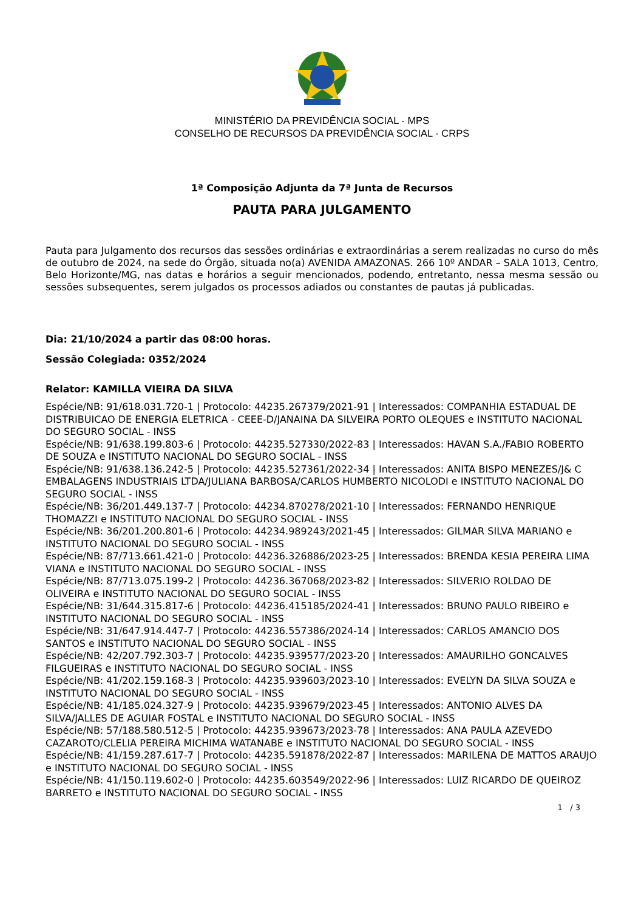MINISTÉRIO DA PREVIDÊNCIA SOCIAL - MPS
CONSELHO DE RECURSOS DA PREVIDÊNCIA SOCIAL - CRPS
1ª Composição Adjunta da 7ª Junta de Recursos
PAUTA PARA JULGAMENTO
Pauta para Julgamento dos recursos das sessões ordinárias e extraordinárias a serem realizadas no curso do mês de outubro de 2024, na sede do Órgão, situada no(a) AVENIDA AMAZONAS. 266 10º ANDAR – SALA 1013, Centro, Belo Horizonte/MG, nas datas e horários a seguir mencionados, podendo, entretanto, nessa mesma sessão ou sessões subsequentes, serem julgados os processos adiados ou constantes de pautas já publicadas.
Dia: 21/10/2024 a partir das 08:00 horas.
Sessão Colegiada: 0352/2024
Relator: KAMILLA VIEIRA DA SILVA
Espécie/NB: 91/618.031.720-1 | Protocolo: 44235.267379/2021-91 | Interessados: COMPANHIA ESTADUAL DE DISTRIBUICAO DE ENERGIA ELETRICA - CEEE-D/JANAINA DA SILVEIRA PORTO OLEQUES e INSTITUTO NACIONAL DO SEGURO SOCIAL - INSS
Espécie/NB: 91/638.199.803-6 | Protocolo: 44235.527330/2022-83 | Interessados: HAVAN S.A./FABIO ROBERTO DE SOUZA e INSTITUTO NACIONAL DO SEGURO SOCIAL - INSS
Espécie/NB: 91/638.136.242-5 | Protocolo: 44235.527361/2022-34 | Interessados: ANITA BISPO MENEZES/J& C EMBALAGENS INDUSTRIAIS LTDA/JULIANA BARBOSA/CARLOS HUMBERTO NICOLODI e INSTITUTO NACIONAL DO SEGURO SOCIAL - INSS
Espécie/NB: 36/201.449.137-7 | Protocolo: 44234.870278/2021-10 | Interessados: FERNANDO HENRIQUE THOMAZZI e INSTITUTO NACIONAL DO SEGURO SOCIAL - INSS
Espécie/NB: 36/201.200.801-6 | Protocolo: 44234.989243/2021-45 | Interessados: GILMAR SILVA MARIANO e INSTITUTO NACIONAL DO SEGURO SOCIAL - INSS
Espécie/NB: 87/713.661.421-0 | Protocolo: 44236.326886/2023-25 | Interessados: BRENDA KESIA PEREIRA LIMA VIANA e INSTITUTO NACIONAL DO SEGURO SOCIAL - INSS
Espécie/NB: 87/713.075.199-2 | Protocolo: 44236.367068/2023-82 | Interessados: SILVERIO ROLDAO DE OLIVEIRA e INSTITUTO NACIONAL DO SEGURO SOCIAL - INSS
Espécie/NB: 31/644.315.817-6 | Protocolo: 44236.415185/2024-41 | Interessados: BRUNO PAULO RIBEIRO e INSTITUTO NACIONAL DO SEGURO SOCIAL - INSS
Espécie/NB: 31/647.914.447-7 | Protocolo: 44236.557386/2024-14 | Interessados: CARLOS AMANCIO DOS SANTOS e INSTITUTO NACIONAL DO SEGURO SOCIAL - INSS
Espécie/NB: 42/207.792.303-7 | Protocolo: 44235.939577/2023-20 | Interessados: AMAURILHO GONCALVES FILGUEIRAS e INSTITUTO NACIONAL DO SEGURO SOCIAL - INSS
Espécie/NB: 41/202.159.168-3 | Protocolo: 44235.939603/2023-10 | Interessados: EVELYN DA SILVA SOUZA e INSTITUTO NACIONAL DO SEGURO SOCIAL - INSS
Espécie/NB: 41/185.024.327-9 | Protocolo: 44235.939679/2023-45 | Interessados: ANTONIO ALVES DA SILVA/JALLES DE AGUIAR FOSTAL e INSTITUTO NACIONAL DO SEGURO SOCIAL - INSS
Espécie/NB: 57/188.580.512-5 | Protocolo: 44235.939673/2023-78 | Interessados: ANA PAULA AZEVEDO CAZAROTO/CLELIA PEREIRA MICHIMA WATANABE e INSTITUTO NACIONAL DO SEGURO SOCIAL - INSS
Espécie/NB: 41/159.287.617-7 | Protocolo: 44235.591878/2022-87 | Interessados: MARILENA DE MATTOS ARAUJO e INSTITUTO NACIONAL DO SEGURO SOCIAL - INSS
Espécie/NB: 41/150.119.602-0 | Protocolo: 44235.603549/2022-96 | Interessados: LUIZ RICARDO DE QUEIROZ BARRETO e INSTITUTO NACIONAL DO SEGURO SOCIAL - INSS
1 / 3